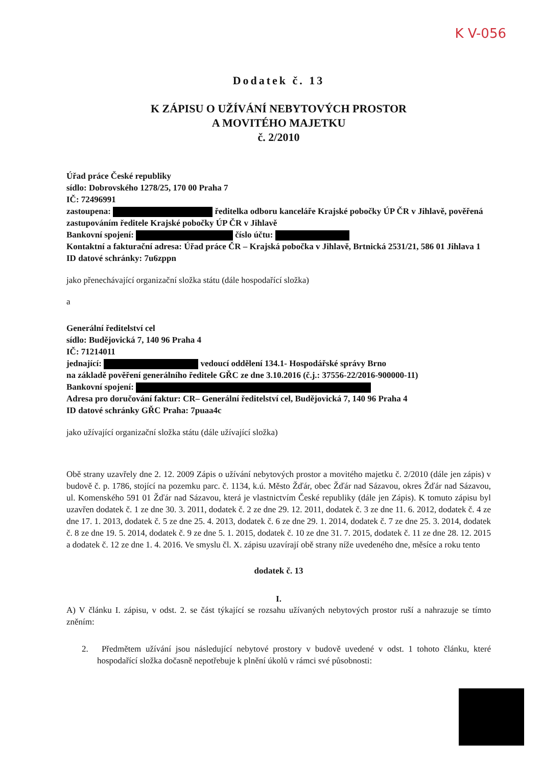K V-056
Dodatek č. 13
K ZÁPISU O UŽÍVÁNÍ NEBYTOVÝCH PROSTOR
A MOVITÉHO MAJETKU
č. 2/2010
Úřad práce České republiky
sídlo: Dobrovského 1278/25, 170 00 Praha 7
IČ: 72496991
zastoupena: ředitelka odboru kanceláře Krajské pobočky ÚP ČR v Jihlavě, pověřená zastupováním ředitele Krajské pobočky ÚP ČR v Jihlavě
Bankovní spojení: číslo účtu:
Kontaktní a fakturační adresa: Úřad práce ČR – Krajská pobočka v Jihlavě, Brtnická 2531/21, 586 01 Jihlava 1
ID datové schránky: 7u6zppn
jako přenechávající organizační složka státu (dále hospodařící složka)
a
Generální ředitelství cel
sídlo: Budějovická 7, 140 96 Praha 4
IČ: 71214011
jednající: vedoucí oddělení 134.1- Hospodářské správy Brno
na základě pověření generálního ředitele GŘC ze dne 3.10.2016 (č.j.: 37556-22/2016-900000-11)
Bankovní spojení:
Adresa pro doručování faktur: CR– Generální ředitelství cel, Budějovická 7, 140 96 Praha 4
ID datové schránky GŘC Praha: 7puaa4c
jako užívající organizační složka státu (dále užívající složka)
Obě strany uzavřely dne 2. 12. 2009 Zápis o užívání nebytových prostor a movitého majetku č. 2/2010 (dále jen zápis) v budově č. p. 1786, stojící na pozemku parc. č. 1134, k.ú. Město Žďár, obec Žďár nad Sázavou, okres Žďár nad Sázavou, ul. Komenského 591 01 Žďár nad Sázavou, která je vlastnictvím České republiky (dále jen Zápis). K tomuto zápisu byl uzavřen dodatek č. 1 ze dne 30. 3. 2011, dodatek č. 2 ze dne 29. 12. 2011, dodatek č. 3 ze dne 11. 6. 2012, dodatek č. 4 ze dne 17. 1. 2013, dodatek č. 5 ze dne 25. 4. 2013, dodatek č. 6 ze dne 29. 1. 2014, dodatek č. 7 ze dne 25. 3. 2014, dodatek č. 8 ze dne 19. 5. 2014, dodatek č. 9 ze dne 5. 1. 2015, dodatek č. 10 ze dne 31. 7. 2015, dodatek č. 11 ze dne 28. 12. 2015 a dodatek č. 12 ze dne 1. 4. 2016. Ve smyslu čl. X. zápisu uzavírají obě strany níže uvedeného dne, měsíce a roku tento
dodatek č. 13
I.
A) V článku I. zápisu, v odst. 2. se část týkající se rozsahu užívaných nebytových prostor ruší a nahrazuje se tímto zněním:
2. Předmětem užívání jsou následující nebytové prostory v budově uvedené v odst. 1 tohoto článku, které hospodařící složka dočasně nepotřebuje k plnění úkolů v rámci své působnosti: